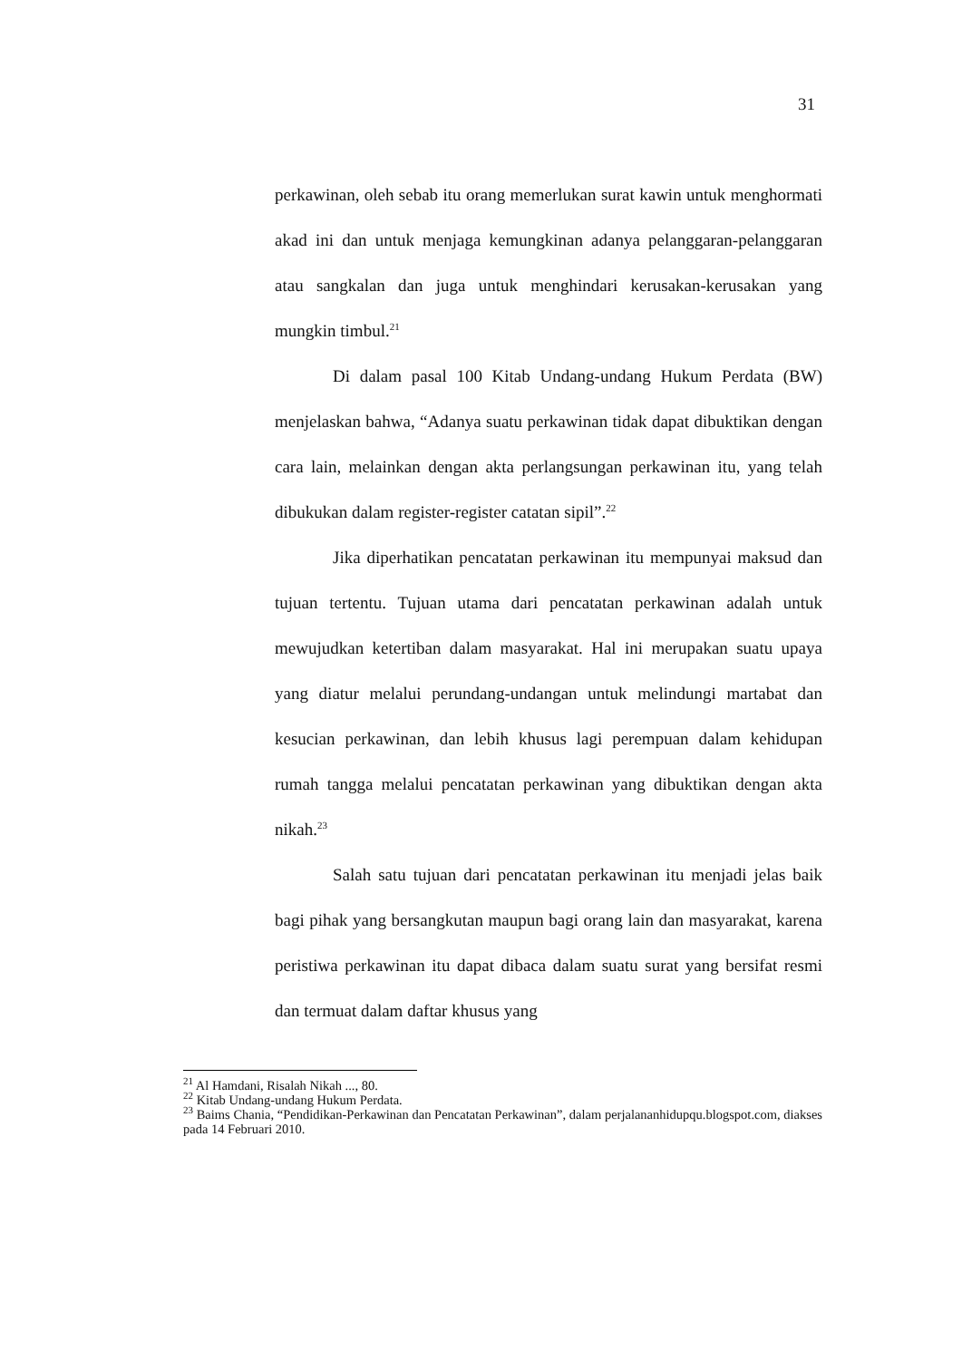31
perkawinan, oleh sebab itu orang memerlukan surat kawin untuk menghormati akad ini dan untuk menjaga kemungkinan adanya pelanggaran-pelanggaran atau sangkalan dan juga untuk menghindari kerusakan-kerusakan yang mungkin timbul.<sup>21</sup>
Di dalam pasal 100 Kitab Undang-undang Hukum Perdata (BW) menjelaskan bahwa, “Adanya suatu perkawinan tidak dapat dibuktikan dengan cara lain, melainkan dengan akta perlangsungan perkawinan itu, yang telah dibukukan dalam register-register catatan sipil”.<sup>22</sup>
Jika diperhatikan pencatatan perkawinan itu mempunyai maksud dan tujuan tertentu. Tujuan utama dari pencatatan perkawinan adalah untuk mewujudkan ketertiban dalam masyarakat. Hal ini merupakan suatu upaya yang diatur melalui perundang-undangan untuk melindungi martabat dan kesucian perkawinan, dan lebih khusus lagi perempuan dalam kehidupan rumah tangga melalui pencatatan perkawinan yang dibuktikan dengan akta nikah.<sup>23</sup>
Salah satu tujuan dari pencatatan perkawinan itu menjadi jelas baik bagi pihak yang bersangkutan maupun bagi orang lain dan masyarakat, karena peristiwa perkawinan itu dapat dibaca dalam suatu surat yang bersifat resmi dan termuat dalam daftar khusus yang
<sup>21</sup> Al Hamdani, Risalah Nikah ..., 80.
<sup>22</sup> Kitab Undang-undang Hukum Perdata.
<sup>23</sup> Baims Chania, “Pendidikan-Perkawinan dan Pencatatan Perkawinan”, dalam perjalananhidupqu.blogspot.com, diakses pada 14 Februari 2010.